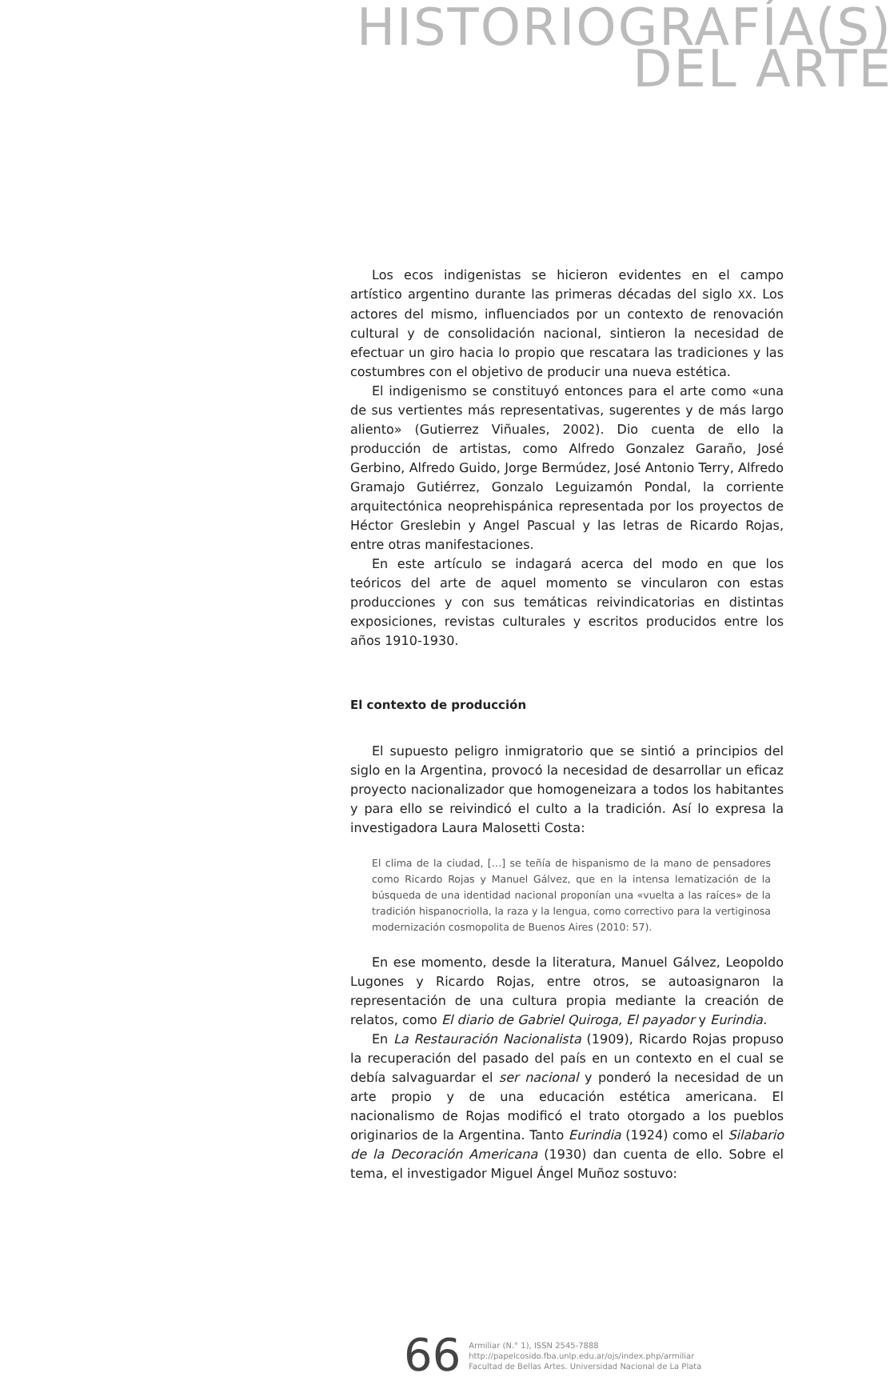HISTORIOGRAFÍA(S)
DEL ARTE
Los ecos indigenistas se hicieron evidentes en el campo artístico argentino durante las primeras décadas del siglo XX. Los actores del mismo, influenciados por un contexto de renovación cultural y de consolidación nacional, sintieron la necesidad de efectuar un giro hacia lo propio que rescatara las tradiciones y las costumbres con el objetivo de producir una nueva estética.
El indigenismo se constituyó entonces para el arte como «una de sus vertientes más representativas, sugerentes y de más largo aliento» (Gutierrez Viñuales, 2002). Dio cuenta de ello la producción de artistas, como Alfredo Gonzalez Garaño, José Gerbino, Alfredo Guido, Jorge Bermúdez, José Antonio Terry, Alfredo Gramajo Gutiérrez, Gonzalo Leguizamón Pondal, la corriente arquitectónica neoprehispánica representada por los proyectos de Héctor Greslebin y Angel Pascual y las letras de Ricardo Rojas, entre otras manifestaciones.
En este artículo se indagará acerca del modo en que los teóricos del arte de aquel momento se vincularon con estas producciones y con sus temáticas reivindicatorias en distintas exposiciones, revistas culturales y escritos producidos entre los años 1910-1930.
El contexto de producción
El supuesto peligro inmigratorio que se sintió a principios del siglo en la Argentina, provocó la necesidad de desarrollar un eficaz proyecto nacionalizador que homogeneizara a todos los habitantes y para ello se reivindicó el culto a la tradición. Así lo expresa la investigadora Laura Malosetti Costa:
El clima de la ciudad, […] se teñía de hispanismo de la mano de pensadores como Ricardo Rojas y Manuel Gálvez, que en la intensa lematización de la búsqueda de una identidad nacional proponían una «vuelta a las raíces» de la tradición hispanocriolla, la raza y la lengua, como correctivo para la vertiginosa modernización cosmopolita de Buenos Aires (2010: 57).
En ese momento, desde la literatura, Manuel Gálvez, Leopoldo Lugones y Ricardo Rojas, entre otros, se autoasignaron la representación de una cultura propia mediante la creación de relatos, como El diario de Gabriel Quiroga, El payador y Eurindia.
En La Restauración Nacionalista (1909), Ricardo Rojas propuso la recuperación del pasado del país en un contexto en el cual se debía salvaguardar el ser nacional y ponderó la necesidad de un arte propio y de una educación estética americana. El nacionalismo de Rojas modificó el trato otorgado a los pueblos originarios de la Argentina. Tanto Eurindia (1924) como el Silabario de la Decoración Americana (1930) dan cuenta de ello. Sobre el tema, el investigador Miguel Ángel Muñoz sostuvo:
66
Armiliar (N.° 1), ISSN 2545-7888
http://papelcosido.fba.unlp.edu.ar/ojs/index.php/armiliar
Facultad de Bellas Artes. Universidad Nacional de La Plata